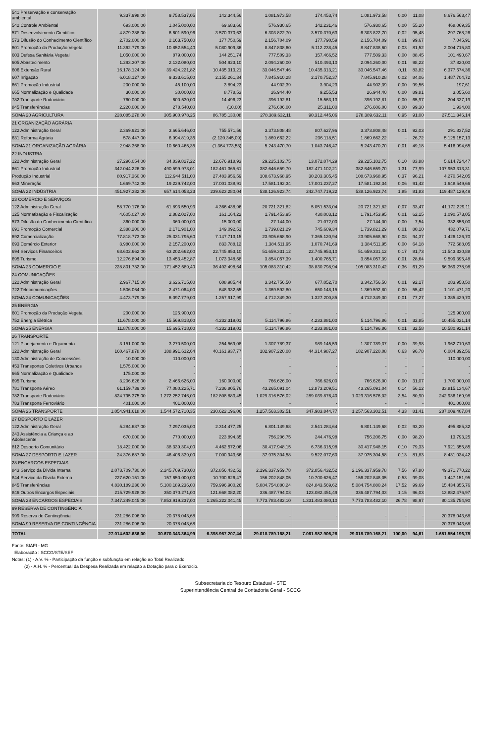| 541 Preservação e conservação ambiental | 9.337.998,00 | 9.758.537,05 | 142.344,56 | 1.081.973,58 | 174.453,74 | 1.081.973,58 | 0,00 | 11,08 | 8.676.563,47 |
| 542 Controle Ambiental | 693.000,00 | 1.045.000,00 | 69.683,66 | 576.930,65 | 142.231,46 | 576.930,65 | 0,00 | 55,20 | 468.069,35 |
| 571 Desenvolvimento Cientifico | 4.879.388,00 | 6.601.590,96 | 3.570.370,63 | 6.303.822,70 | 3.570.370,63 | 6.303.822,70 | 0,02 | 95,48 | 297.768,26 |
| 573 Difusão do Conhecimento Científico | 2.702.000,00 | 2.163.750,00 | 177.750,59 | 2.156.704,09 | 177.790,59 | 2.156.704,09 | 0,01 | 99,67 | 7.045,91 |
| 601 Promoção da Produção Vegetal | 11.362.779,00 | 10.852.554,40 | 5.080.909,36 | 8.847.838,60 | 5.112.238,45 | 8.847.838,60 | 0,03 | 81,52 | 2.004.715,80 |
| 603 Defesa Sanitária Vegetal | 1.050.000,00 | 879.000,00 | 144.251,74 | 777.509,33 | 157.466,52 | 777.509,33 | 0,00 | 88,45 | 101.490,67 |
| 605 Abastecimento | 1.293.307,00 | 2.132.080,00 | 504.923,10 | 2.094.260,00 | 510.493,10 | 2.094.260,00 | 0,01 | 98,22 | 37.820,00 |
| 606 Extensão Rural | 16.178.124,00 | 39.424.221,82 | 10.435.313,21 | 33.046.547,46 | 10.435.313,21 | 33.046.547,46 | 0,11 | 83,82 | 6.377.674,36 |
| 607 Irrigação | 6.018.127,00 | 9.333.615,00 | 2.155.261,34 | 7.845.910,28 | 2.170.752,37 | 7.845.910,28 | 0,02 | 84,06 | 1.487.704,72 |
| 661 Promoção Industrial | 200.000,00 | 45.100,00 | 3.894,23 | 44.902,39 | 3.904,23 | 44.902,39 | 0,00 | 99,56 | 197,61 |
| 665 Normalização e Qualidade | 30.000,00 | 30.000,00 | 8.778,53 | 26.944,40 | 9.255,53 | 26.944,40 | 0,00 | 89,81 | 3.055,60 |
| 782 Transporte Rodoviário | 760.000,00 | 600.530,00 | 14.496,23 | 396.192,81 | 15.563,13 | 396.192,81 | 0,00 | 65,97 | 204.337,19 |
| 845 Transferências | 2.220.000,00 | 278.540,00 | (10,00) | 276.606,00 | 25.311,00 | 276.606,00 | 0,00 | 99,30 | 1.934,00 |
| SOMA 20 AGRICULTURA | 228.085.278,00 | 305.900.978,25 | 86.785.130,08 | 278.389.632,11 | 90.312.445,06 | 278.389.632,11 | 0,95 | 91,00 | 27.511.346,14 |
| 21 ORGANIZAÇÃO AGRÁRIA | | | | | | | | | |
| 122 Administração Geral | 2.369.921,00 | 3.665.646,00 | 755.571,56 | 3.373.808,48 | 807.627,96 | 3.373.808,48 | 0,01 | 92,03 | 291.837,52 |
| 631 Reforma Agrária | 578.447,00 | 6.994.819,35 | (2.120.345,09) | 1.869.662,22 | 236.118,51 | 1.869.662,22 | - | 26,72 | 5.125.157,13 |
| SOMA 21 ORGANIZAÇÃO AGRÁRIA | 2.948.368,00 | 10.660.465,35 | (1.364.773,53) | 5.243.470,70 | 1.043.746,47 | 5.243.470,70 | 0,01 | 49,18 | 5.416.994,65 |
| 22 INDUSTRIA | | | | | | | | | |
| 122 Administração Geral | 27.296.054,00 | 34.839.827,22 | 12.676.918,93 | 29.225.102,75 | 13.072.074,29 | 29.225.102,75 | 0,10 | 83,88 | 5.614.724,47 |
| 661 Promoção Industrial | 342.044.226,00 | 490.599.973,01 | 182.461.365,61 | 382.646.659,70 | 182.471.102,21 | 382.646.659,70 | 1,31 | 77,99 | 107.953.313,31 |
| Produção Industrial | 80.917.360,00 | 112.944.511,00 | 27.483.956,59 | 108.673.968,95 | 30.203.305,45 | 108.673.968,95 | 0,37 | 96,21 | 4.270.542,05 |
| 663 Mineração | 1.669.742,00 | 19.229.742,00 | 17.001.038,91 | 17.581.192,34 | 17.001.237,27 | 17.581.192,34 | 0,06 | 91,42 | 1.648.549,66 |
| SOMA 22 INDÚSTRIA | 451.927.382,00 | 657.614.053,23 | 239.623.280,04 | 538.126.923,74 | 242.747.719,22 | 538.126.923,74 | 1,85 | 81,83 | 119.487.129,49 |
| 23 COMERCIO E SERVIÇOS | | | | | | | | | |
| 122 Administração Geral | 58.770.176,00 | 61.893.550,93 | 4.366.438,96 | 20.721.321,82 | 5.051.533,04 | 20.721.321,82 | 0,07 | 33,47 | 41.172.229,11 |
| 125 Normatização e Fiscalização | 4.605.027,00 | 2.882.027,00 | 161.164,22 | 1.791.453,95 | 430.003,12 | 1.791.453,95 | 0,01 | 62,15 | 1.090.573,05 |
| 573 Difusão do Conhecimento Científico | 360.000,00 | 360.000,00 | 15.000,00 | 27.144,00 | 21.072,00 | 27.144,00 | 0,00 | 7,54 | 332.856,00 |
| 691 Promoção Comercial | 2.388.200,00 | 2.171.901,00 | 149.092,51 | 1.739.821,29 | 745.609,34 | 1.739.821,29 | 0,01 | 80,10 | 432.079,71 |
| 692 Comercialização | 77.818.773,00 | 25.331.795,60 | 7.147.713,15 | 23.905.668,90 | 7.365.120,94 | 23.905.668,90 | 0,08 | 94,37 | 1.426.126,70 |
| 693 Comércio Exterior | 3.980.000,00 | 2.157.200,00 | 833.788,12 | 1.384.511,95 | 1.070.741,69 | 1.384.511,95 | 0,00 | 64,18 | 772.688,05 |
| 694 Serviços Financeiros | 68.602.662,00 | 63.202.662,00 | 22.745.953,10 | 51.659.331,12 | 22.745.953,10 | 51.659.331,12 | 0,17 | 81,73 | 11.543.330,88 |
| 695 Turismo | 12.276.894,00 | 13.453.452,87 | 1.073.348,58 | 3.854.057,39 | 1.400.765,71 | 3.854.057,39 | 0,01 | 28,64 | 9.599.395,48 |
| SOMA 23 COMERCIO E | 228.801.732,00 | 171.452.589,40 | 36.492.498,64 | 105.083.310,42 | 38.830.798,94 | 105.083.310,42 | 0,36 | 61,29 | 66.369.278,98 |
| 24 COMUNICAÇÕES | | | | | | | | | |
| 122 Administração Geral | 2.967.715,00 | 3.626.715,00 | 608.985,44 | 3.342.756,50 | 677.052,70 | 3.342.756,50 | 0,01 | 92,17 | 283.958,50 |
| 722 Telecomunicações | 1.506.064,00 | 2.471.064,00 | 648.932,55 | 1.369.592,80 | 650.148,15 | 1.369.592,80 | 0,00 | 55,42 | 1.101.471,20 |
| SOMA 24 COMUNICAÇÕES | 4.473.779,00 | 6.097.779,00 | 1.257.917,99 | 4.712.349,30 | 1.327.200,85 | 4.712.349,30 | 0,01 | 77,27 | 1.385.429,70 |
| 25 ENERGIA | | | | | | | | | |
| 601 Promoção da Produção Vegetal | 200.000,00 | 125.900,00 | - | - | - | - | - | - | 125.900,00 |
| 752 Energia Elétrica | 11.678.000,00 | 15.569.818,00 | 4.232.319,01 | 5.114.796,86 | 4.233.881,00 | 5.114.796,86 | 0,01 | 32,85 | 10.455.021,14 |
| SOMA 25 ENERGIA | 11.878.000,00 | 15.695.718,00 | 4.232.319,01 | 5.114.796,86 | 4.233.881,00 | 5.114.796,86 | 0,01 | 32,58 | 10.580.921,14 |
| 26 TRANSPORTE | | | | | | | | | |
| 121 Planejamento e Orçamento | 3.151.000,00 | 3.270.500,00 | 254.569,08 | 1.307.789,37 | 989.145,59 | 1.307.789,37 | 0,00 | 39,98 | 1.962.710,63 |
| 122 Administração Geral | 160.467.878,00 | 188.991.612,64 | 40.161.937,77 | 182.907.220,08 | 44.314.987,27 | 182.907.220,08 | 0,63 | 96,78 | 6.084.392,56 |
| 130 Administração de Concessões | 10.000,00 | 110.000,00 | - | - | - | - | - | - | 110.000,00 |
| 453 Transportes Coletivos Urbanos | 1.575.000,00 | - | - | - | - | - | - | - | - |
| 665 Normalização e Qualidade | 175.000,00 | - | - | - | - | - | - | - | - |
| 695 Turismo | 3.206.626,00 | 2.466.626,00 | 160.000,00 | 766.626,00 | 766.626,00 | 766.626,00 | 0,00 | 31,07 | 1.700.000,00 |
| 781 Transporte Aéreo | 61.159.739,00 | 77.080.225,71 | 7.236.805,76 | 43.265.091,04 | 12.873.209,51 | 43.265.091,04 | 0,14 | 56,12 | 33.815.134,67 |
| 782 Transporte Rodoviário | 824.795.375,00 | 1.272.252.746,00 | 182.808.883,45 | 1.029.316.576,02 | 289.039.876,40 | 1.029.316.576,02 | 3,54 | 80,90 | 242.936.169,98 |
| 783 Transporte Ferroviário | 401.000,00 | 401.000,00 | - | - | - | - | - | - | 401.000,00 |
| SOMA 26 TRANSPORTE | 1.054.941.618,00 | 1.544.572.710,35 | 230.622.196,06 | 1.257.563.302,51 | 347.983.844,77 | 1.257.563.302,51 | 4,33 | 81,41 | 287.009.407,84 |
| 27 DESPORTO E LAZER | | | | | | | | | |
| 122 Administração Geral | 5.284.687,00 | 7.297.035,00 | 2.314.477,25 | 6.801.149,68 | 2.541.284,64 | 6.801.149,68 | 0,02 | 93,20 | 495.885,32 |
| 243 Assistência a Criança e ao Adolescente | 670.000,00 | 770.000,00 | 223.894,35 | 756.206,75 | 244.476,98 | 756.206,75 | 0,00 | 98,20 | 13.793,25 |
| 812 Desporto Comunitário | 18.422.000,00 | 38.339.304,00 | 4.462.572,06 | 30.417.948,15 | 6.736.315,98 | 30.417.948,15 | 0,10 | 79,33 | 7.921.355,85 |
| SOMA 27 DESPORTO E LAZER | 24.376.687,00 | 46.406.339,00 | 7.000.943,66 | 37.975.304,58 | 9.522.077,60 | 37.975.304,58 | 0,13 | 81,83 | 8.431.034,42 |
| 28 ENCARGOS ESPECIAIS | | | | | | | | | |
| 843 Serviço da Dívida Interna | 2.073.709.730,00 | 2.245.709.730,00 | 372.856.432,52 | 2.196.337.959,78 | 372.856.432,52 | 2.196.337.959,78 | 7,56 | 97,80 | 49.371.770,22 |
| 844 Serviço da Dívida Externa | 227.620.151,00 | 157.650.000,00 | 10.700.626,47 | 156.202.848,05 | 10.700.626,47 | 156.202.848,05 | 0,53 | 99,08 | 1.447.151,95 |
| 845 Transferências | 4.830.189.236,00 | 5.100.189.236,00 | 759.996.900,26 | 5.084.754.880,24 | 824.843.569,62 | 5.084.754.880,24 | 17,52 | 99,69 | 15.434.355,76 |
| 846 Outros Encargos Especiais | 215.729.928,00 | 350.370.271,00 | 121.668.082,20 | 336.487.794,03 | 123.082.451,49 | 336.487.794,03 | 1,15 | 96,03 | 13.882.476,97 |
| SOMA 28 ENCARGOS ESPECIAIS | 7.347.249.045,00 | 7.853.919.237,00 | 1.265.222.041,45 | 7.773.783.482,10 | 1.331.483.080,10 | 7.773.783.482,10 | 26,78 | 98,97 | 80.135.754,90 |
| 99 RESERVA DE CONTINGÊNCIA | | | | | | | | | |
| 999 Reserva de Contingência | 231.286.096,00 | 20.378.043,68 | - | - | - | - | - | - | 20.378.043,68 |
| SOMA 99 RESERVA DE CONTINGÊNCIA | 231.286.096,00 | 20.378.043,68 | - | - | - | - | - | - | 20.378.043,68 |
| TOTAL | 27.014.602.636,00 | 30.670.343.364,99 | 6.398.967.207,44 | 29.018.789.168,21 | 7.061.982.906,28 | 29.018.789.168,21 | 100,00 | 94,61 | 1.651.554.196,78 |
Fonte: SIAFI - MG
Elaboração : SCCG/STE/SEF
Notas: (1) - A.V. % - Participação da função e subfunção em relação ao Total Realizado;
(2) - A.H. % - Percentual da Despesa Realizada em relação a Dotação para o Exercício.
Subsecretaria do Tesouro Estadual - STE
Superintendência Central de Contadoria Geral - SCCG